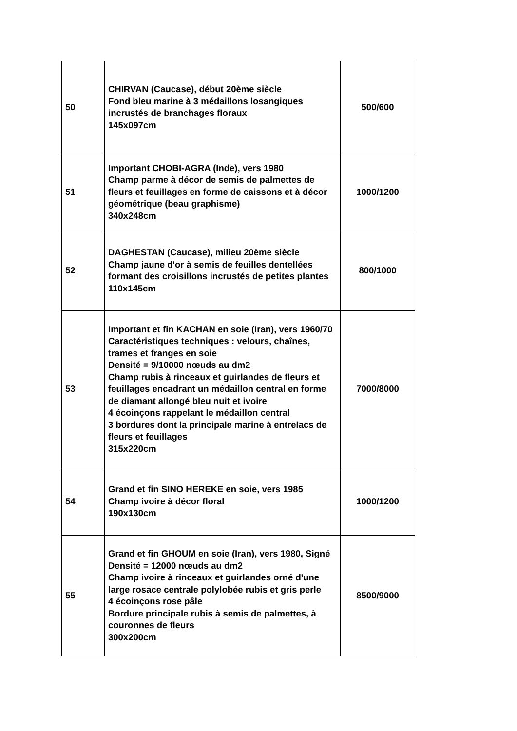| 50 | CHIRVAN (Caucase), début 20ème siècle Fond bleu marine à 3 médaillons losangiques incrustés de branchages floraux 145x097cm | 500/600 |
| 51 | Important CHOBI-AGRA (Inde), vers 1980 Champ parme à décor de semis de palmettes de fleurs et feuillages en forme de caissons et à décor géométrique (beau graphisme) 340x248cm | 1000/1200 |
| 52 | DAGHESTAN (Caucase), milieu 20ème siècle Champ jaune d'or à semis de feuilles dentellées formant des croisillons incrustés de petites plantes 110x145cm | 800/1000 |
| 53 | Important et fin KACHAN en soie (Iran), vers 1960/70 Caractéristiques techniques : velours, chaînes, trames et franges en soie Densité = 9/10000 nœuds au dm2 Champ rubis à rinceaux et guirlandes de fleurs et feuillages encadrant un médaillon central en forme de diamant allongé bleu nuit et ivoire 4 écoinçons rappelant le médaillon central 3 bordures dont la principale marine à entrelacs de fleurs et feuillages 315x220cm | 7000/8000 |
| 54 | Grand et fin SINO HEREKE en soie, vers 1985 Champ ivoire à décor floral 190x130cm | 1000/1200 |
| 55 | Grand et fin GHOUM en soie (Iran), vers 1980, Signé Densité = 12000 nœuds au dm2 Champ ivoire à rinceaux et guirlandes orné d'une large rosace centrale polylobée rubis et gris perle 4 écoinçons rose pâle Bordure principale rubis à semis de palmettes, à couronnes de fleurs 300x200cm | 8500/9000 |